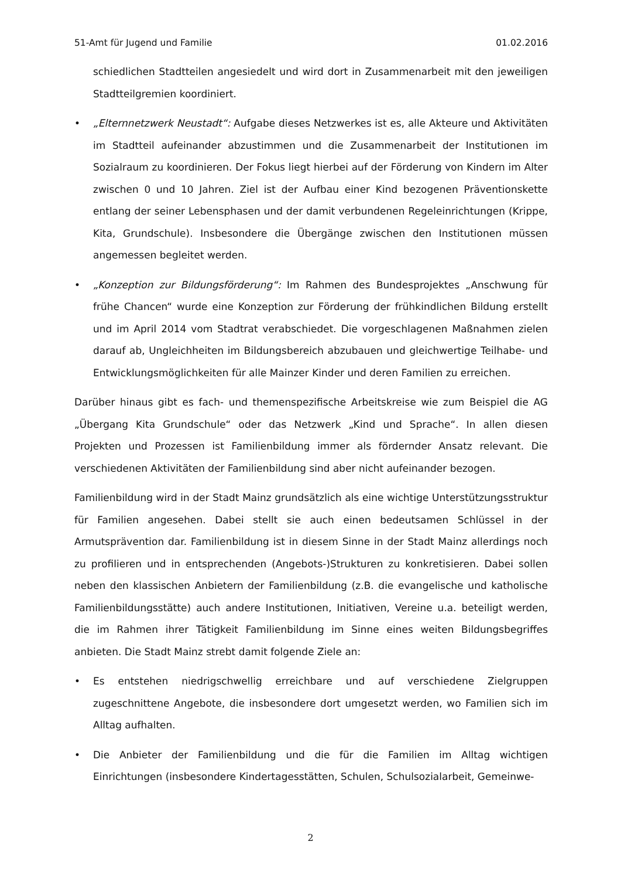51-Amt für Jugend und Familie 01.02.2016
schiedlichen Stadtteilen angesiedelt und wird dort in Zusammenarbeit mit den jeweiligen Stadtteilgremien koordiniert.
• „Elternnetzwerk Neustadt“: Aufgabe dieses Netzwerkes ist es, alle Akteure und Aktivitäten im Stadtteil aufeinander abzustimmen und die Zusammenarbeit der Institutionen im Sozialraum zu koordinieren. Der Fokus liegt hierbei auf der Förderung von Kindern im Alter zwischen 0 und 10 Jahren. Ziel ist der Aufbau einer Kind bezogenen Präventionskette entlang der seiner Lebensphasen und der damit verbundenen Regeleinrichtungen (Krippe, Kita, Grundschule). Insbesondere die Übergänge zwischen den Institutionen müssen angemessen begleitet werden.
• „Konzeption zur Bildungsförderung“: Im Rahmen des Bundesprojektes „Anschwung für frühe Chancen“ wurde eine Konzeption zur Förderung der frühkindlichen Bildung erstellt und im April 2014 vom Stadtrat verabschiedet. Die vorgeschlagenen Maßnahmen zielen darauf ab, Ungleichheiten im Bildungsbereich abzubauen und gleichwertige Teilhabe- und Entwicklungsmöglichkeiten für alle Mainzer Kinder und deren Familien zu erreichen.
Darüber hinaus gibt es fach- und themenspezifische Arbeitskreise wie zum Beispiel die AG „Übergang Kita Grundschule“ oder das Netzwerk „Kind und Sprache“. In allen diesen Projekten und Prozessen ist Familienbildung immer als fördernder Ansatz relevant. Die verschiedenen Aktivitäten der Familienbildung sind aber nicht aufeinander bezogen.
Familienbildung wird in der Stadt Mainz grundsätzlich als eine wichtige Unterstützungsstruktur für Familien angesehen. Dabei stellt sie auch einen bedeutsamen Schlüssel in der Armutsprävention dar. Familienbildung ist in diesem Sinne in der Stadt Mainz allerdings noch zu profilieren und in entsprechenden (Angebots-)Strukturen zu konkretisieren. Dabei sollen neben den klassischen Anbietern der Familienbildung (z.B. die evangelische und katholische Familienbildungsstätte) auch andere Institutionen, Initiativen, Vereine u.a. beteiligt werden, die im Rahmen ihrer Tätigkeit Familienbildung im Sinne eines weiten Bildungsbegriffes anbieten. Die Stadt Mainz strebt damit folgende Ziele an:
• Es entstehen niedrigschwellig erreichbare und auf verschiedene Zielgruppen zugeschnittene Angebote, die insbesondere dort umgesetzt werden, wo Familien sich im Alltag aufhalten.
• Die Anbieter der Familienbildung und die für die Familien im Alltag wichtigen Einrichtungen (insbesondere Kindertagesstätten, Schulen, Schulsozialarbeit, Gemeinwe-
2